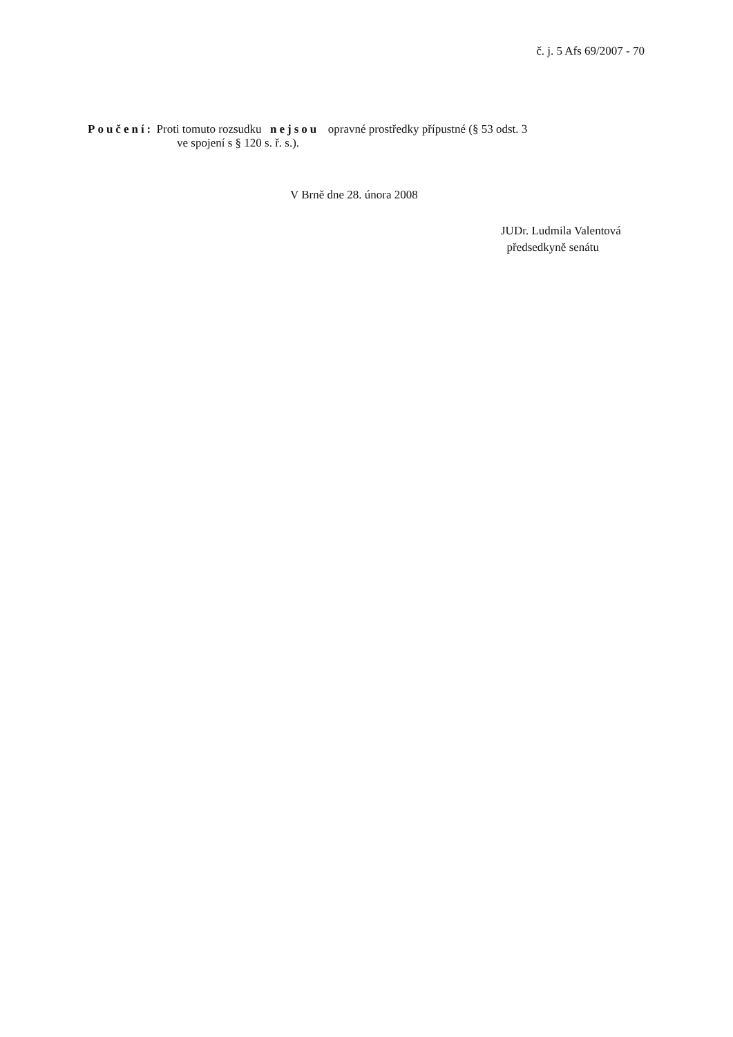č. j. 5 Afs 69/2007 - 70
Poučení: Proti tomuto rozsudku nejsou opravné prostředky přípustné (§ 53 odst. 3
ve spojení s § 120 s. ř. s.).
V Brně dne 28. února 2008
JUDr. Ludmila Valentová
předsedkyně senátu